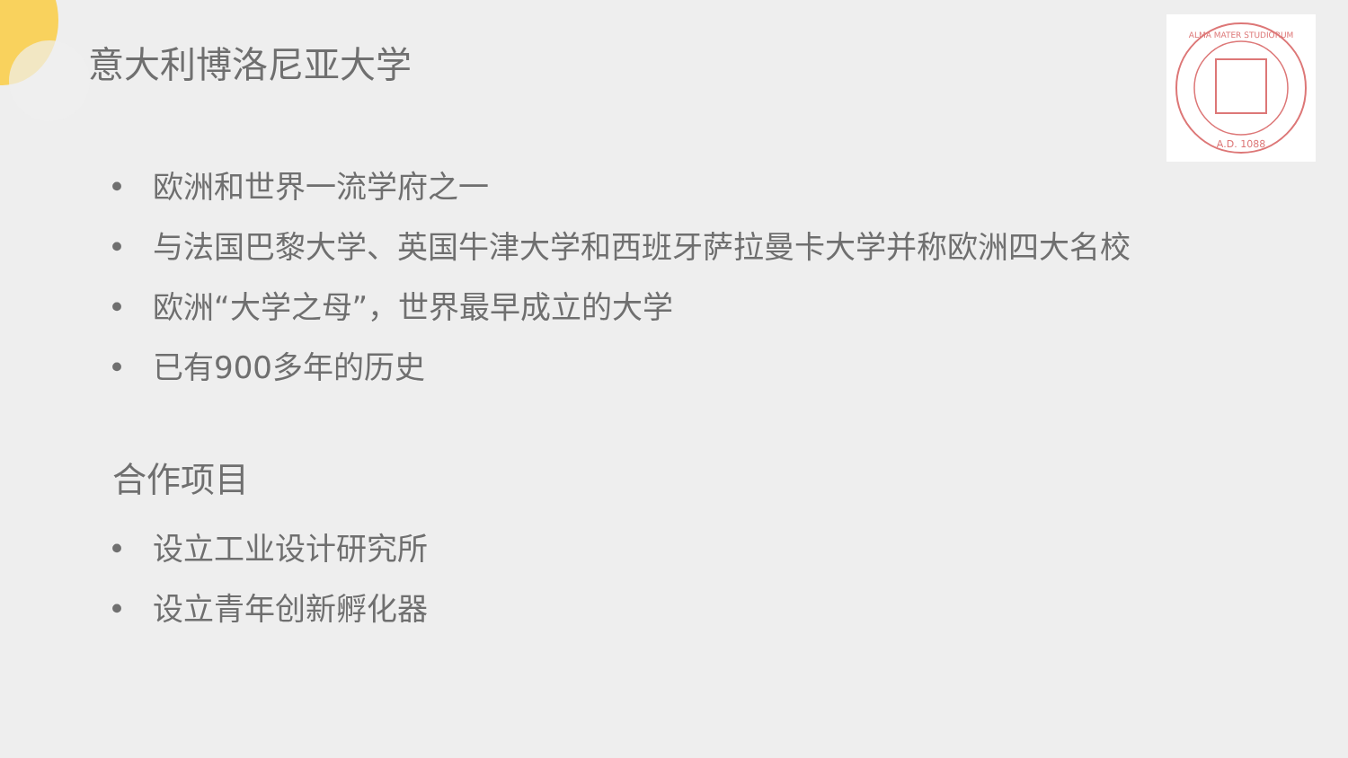A.D. 1088
ALMA MATER STUDIORUM
意大利博洛尼亚大学
• 欧洲和世界一流学府之一
• 与法国巴黎大学、英国牛津大学和西班牙萨拉曼卡大学并称欧洲四大名校
• 欧洲“大学之母”，世界最早成立的大学
• 已有900多年的历史
合作项目
• 设立工业设计研究所
• 设立青年创新孵化器